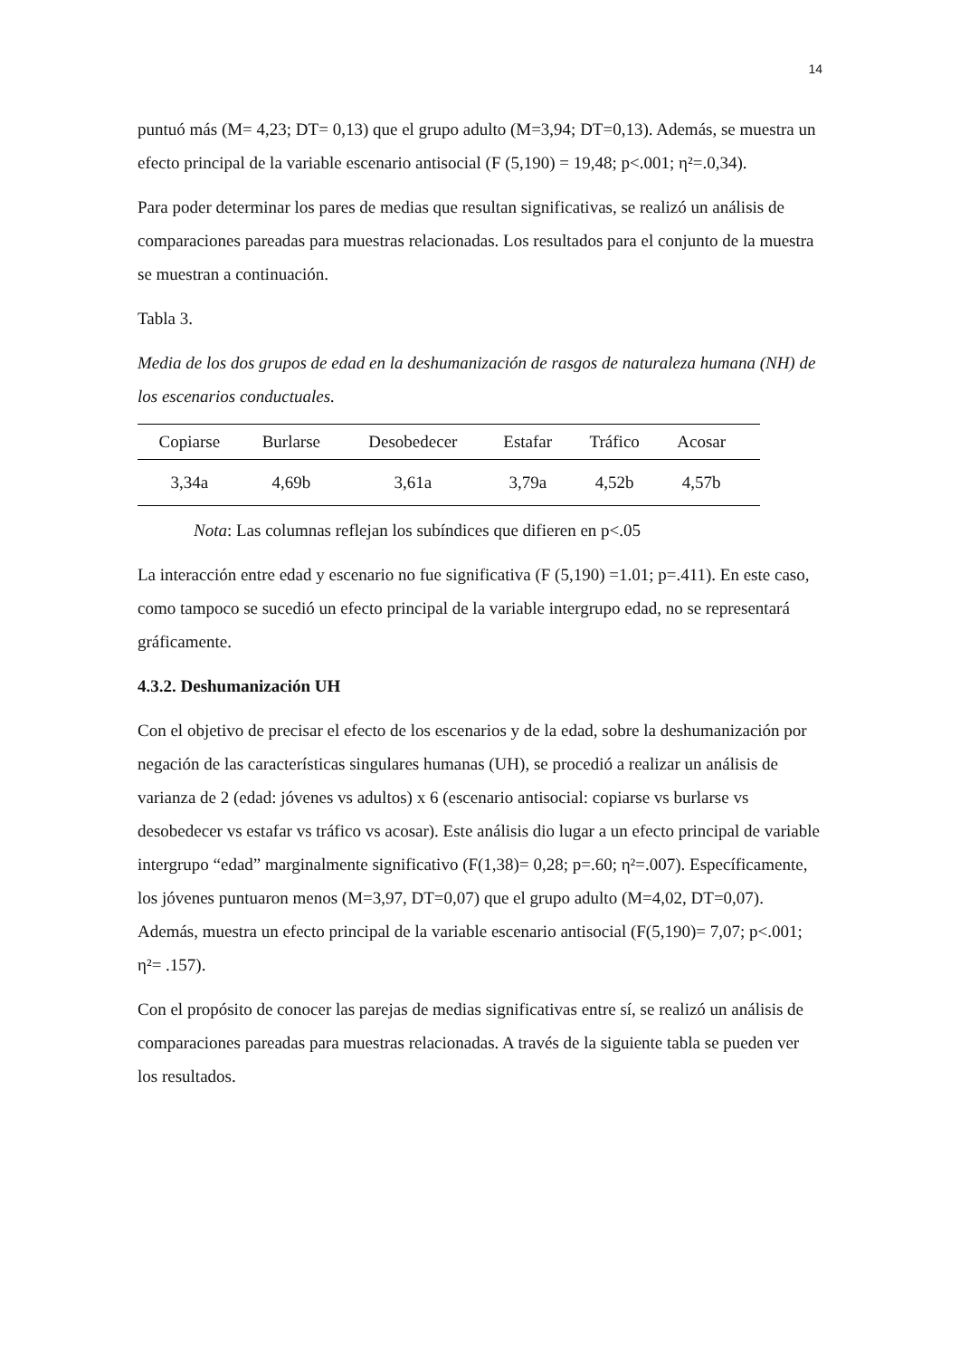14
puntuó más (M= 4,23; DT= 0,13) que el grupo adulto (M=3,94; DT=0,13). Además, se muestra un efecto principal de la variable escenario antisocial (F (5,190) = 19,48; p<.001; η²=.0,34).
Para poder determinar los pares de medias que resultan significativas, se realizó un análisis de comparaciones pareadas para muestras relacionadas. Los resultados para el conjunto de la muestra se muestran a continuación.
Tabla 3.
Media de los dos grupos de edad en la deshumanización de rasgos de naturaleza humana (NH) de los escenarios conductuales.
| Copiarse | Burlarse | Desobedecer | Estafar | Tráfico | Acosar | |
| --- | --- | --- | --- | --- | --- | --- |
| 3,34a | 4,69b | 3,61a | 3,79a | 4,52b | 4,57b | |
Nota: Las columnas reflejan los subíndices que difieren en p<.05
La interacción entre edad y escenario no fue significativa (F (5,190) =1.01; p=.411). En este caso, como tampoco se sucedió un efecto principal de la variable intergrupo edad, no se representará gráficamente.
4.3.2. Deshumanización UH
Con el objetivo de precisar el efecto de los escenarios y de la edad, sobre la deshumanización por negación de las características singulares humanas (UH), se procedió a realizar un análisis de varianza de 2 (edad: jóvenes vs adultos) x 6 (escenario antisocial: copiarse vs burlarse vs desobedecer vs estafar vs tráfico vs acosar). Este análisis dio lugar a un efecto principal de variable intergrupo “edad” marginalmente significativo (F(1,38)= 0,28; p=.60; η²=.007). Específicamente, los jóvenes puntuaron menos (M=3,97, DT=0,07) que el grupo adulto (M=4,02, DT=0,07). Además, muestra un efecto principal de la variable escenario antisocial (F(5,190)= 7,07; p<.001; η²= .157).
Con el propósito de conocer las parejas de medias significativas entre sí, se realizó un análisis de comparaciones pareadas para muestras relacionadas. A través de la siguiente tabla se pueden ver los resultados.